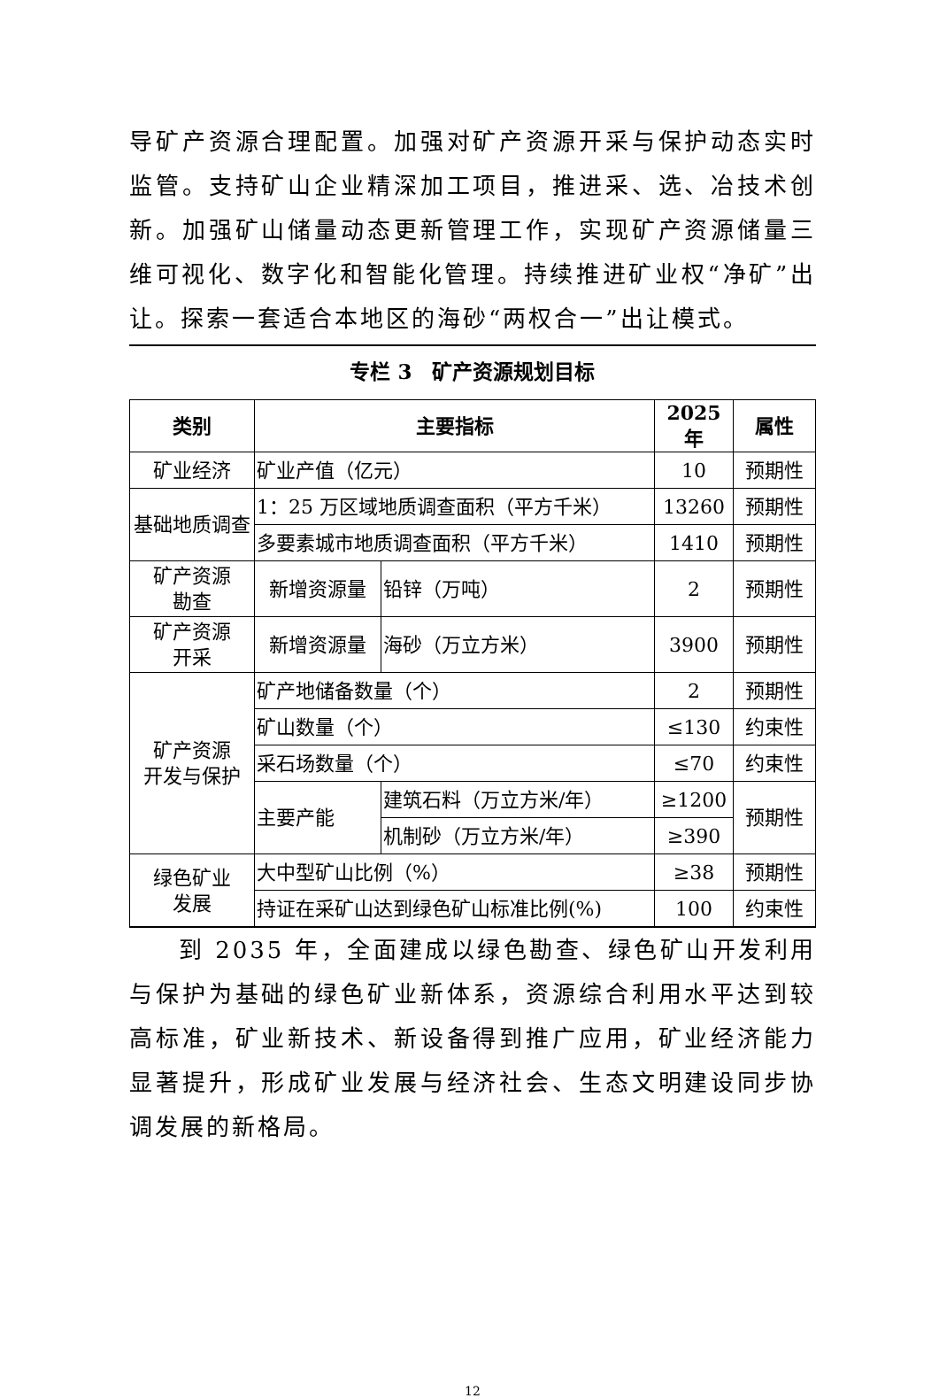导矿产资源合理配置。加强对矿产资源开采与保护动态实时监管。支持矿山企业精深加工项目，推进采、选、冶技术创新。加强矿山储量动态更新管理工作，实现矿产资源储量三维可视化、数字化和智能化管理。持续推进矿业权“净矿”出让。探索一套适合本地区的海砂“两权合一”出让模式。
专栏 3　矿产资源规划目标
| 类别 | 主要指标 | | 2025 年 | 属性 |
| --- | --- | --- | --- | --- |
| 矿业经济 | 矿业产值（亿元） | | 10 | 预期性 |
| 基础地质调查 | 1：25 万区域地质调查面积（平方千米） | | 13260 | 预期性 |
| | 多要素城市地质调查面积（平方千米） | | 1410 | 预期性 |
| 矿产资源 勘查 | 新增资源量 | 铅锌（万吨） | 2 | 预期性 |
| 矿产资源 开采 | 新增资源量 | 海砂（万立方米） | 3900 | 预期性 |
| 矿产资源 开发与保护 | 矿产地储备数量（个） | | 2 | 预期性 |
| | 矿山数量（个） | | ≤130 | 约束性 |
| | 采石场数量（个） | | ≤70 | 约束性 |
| | 主要产能 | 建筑石料（万立方米/年） | ≥1200 | 预期性 |
| | | 机制砂（万立方米/年） | ≥390 | |
| 绿色矿业 发展 | 大中型矿山比例（%） | | ≥38 | 预期性 |
| | 持证在采矿山达到绿色矿山标准比例(%) | | 100 | 约束性 |
到 2035 年，全面建成以绿色勘查、绿色矿山开发利用与保护为基础的绿色矿业新体系，资源综合利用水平达到较高标准，矿业新技术、新设备得到推广应用，矿业经济能力显著提升，形成矿业发展与经济社会、生态文明建设同步协调发展的新格局。
12